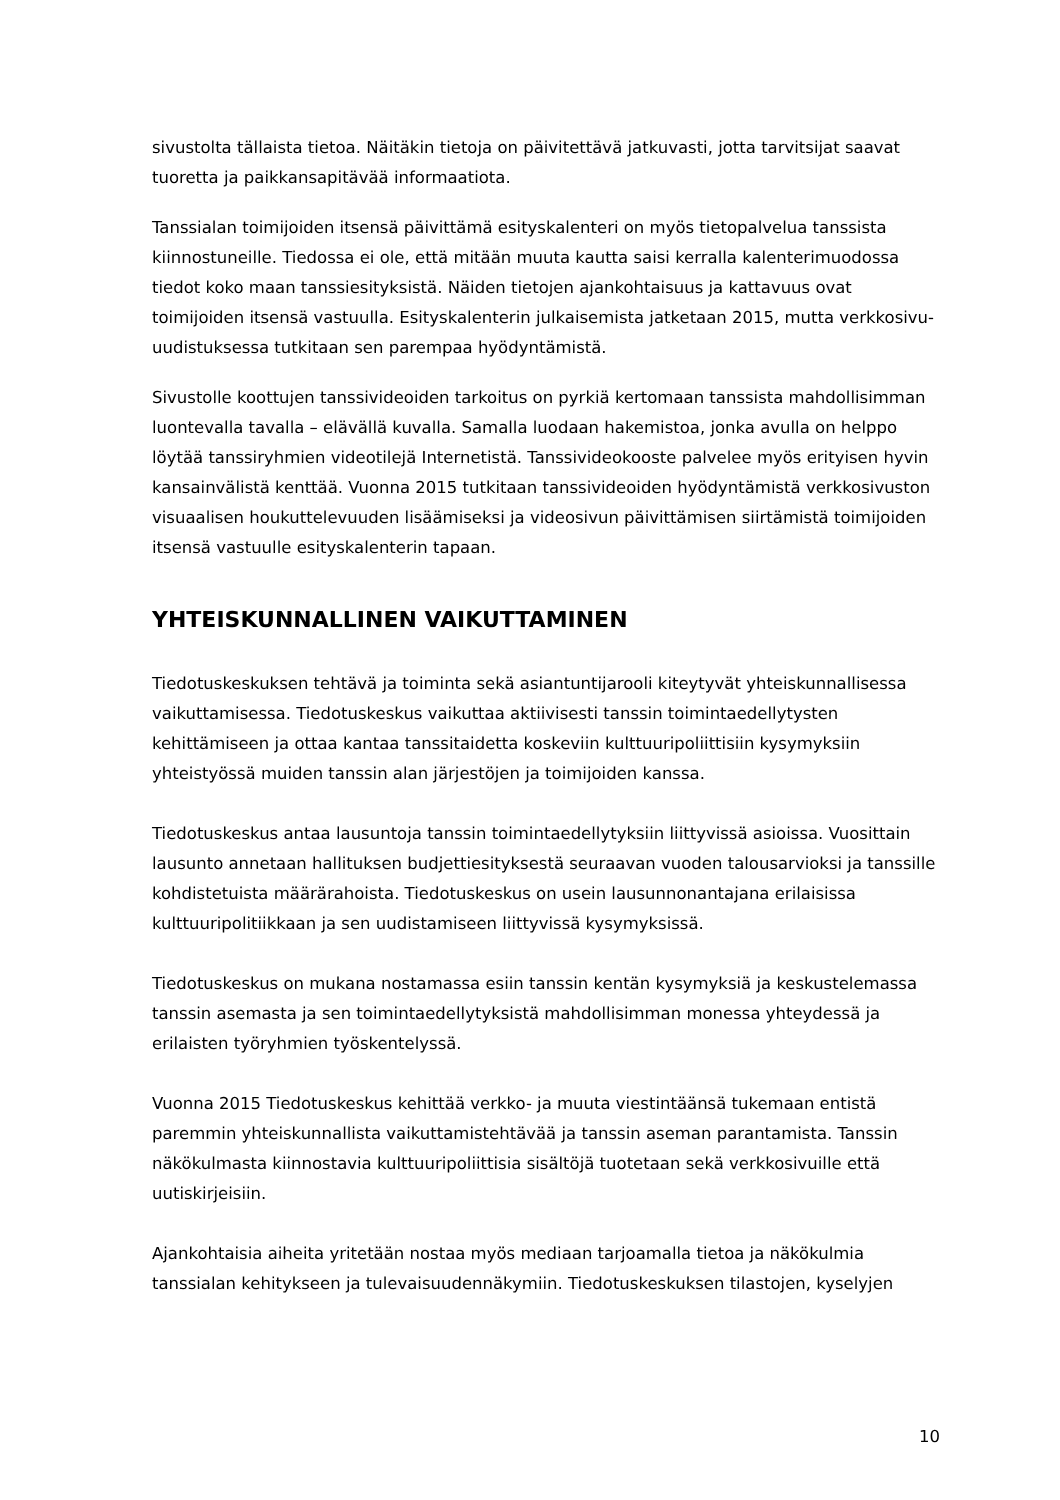sivustolta tällaista tietoa. Näitäkin tietoja on päivitettävä jatkuvasti, jotta tarvitsijat saavat tuoretta ja paikkansapitävää informaatiota.
Tanssialan toimijoiden itsensä päivittämä esityskalenteri on myös tietopalvelua tanssista kiinnostuneille. Tiedossa ei ole, että mitään muuta kautta saisi kerralla kalenterimuodossa tiedot koko maan tanssiesityksistä. Näiden tietojen ajankohtaisuus ja kattavuus ovat toimijoiden itsensä vastuulla. Esityskalenterin julkaisemista jatketaan 2015, mutta verkkosivu-uudistuksessa tutkitaan sen parempaa hyödyntämistä.
Sivustolle koottujen tanssivideoiden tarkoitus on pyrkiä kertomaan tanssista mahdollisimman luontevalla tavalla – elävällä kuvalla. Samalla luodaan hakemistoa, jonka avulla on helppo löytää tanssiryhmien videotilejä Internetistä. Tanssivideokooste palvelee myös erityisen hyvin kansainvälistä kenttää. Vuonna 2015 tutkitaan tanssivideoiden hyödyntämistä verkkosivuston visuaalisen houkuttelevuuden lisäämiseksi ja videosivun päivittämisen siirtämistä toimijoiden itsensä vastuulle esityskalenterin tapaan.
YHTEISKUNNALLINEN VAIKUTTAMINEN
Tiedotuskeskuksen tehtävä ja toiminta sekä asiantuntijarooli kiteytyvät yhteiskunnallisessa vaikuttamisessa. Tiedotuskeskus vaikuttaa aktiivisesti tanssin toimintaedellytysten kehittämiseen ja ottaa kantaa tanssitaidetta koskeviin kulttuuripoliittisiin kysymyksiin yhteistyössä muiden tanssin alan järjestöjen ja toimijoiden kanssa.
Tiedotuskeskus antaa lausuntoja tanssin toimintaedellytyksiin liittyvissä asioissa. Vuosittain lausunto annetaan hallituksen budjettiesityksestä seuraavan vuoden talousarvioksi ja tanssille kohdistetuista määrärahoista. Tiedotuskeskus on usein lausunnonantajana erilaisissa kulttuuripolitiikkaan ja sen uudistamiseen liittyvissä kysymyksissä.
Tiedotuskeskus on mukana nostamassa esiin tanssin kentän kysymyksiä ja keskustelemassa tanssin asemasta ja sen toimintaedellytyksistä mahdollisimman monessa yhteydessä ja erilaisten työryhmien työskentelyssä.
Vuonna 2015 Tiedotuskeskus kehittää verkko- ja muuta viestintäänsä tukemaan entistä paremmin yhteiskunnallista vaikuttamistehtävää ja tanssin aseman parantamista. Tanssin näkökulmasta kiinnostavia kulttuuripoliittisia sisältöjä tuotetaan sekä verkkosivuille että uutiskirjeisiin.
Ajankohtaisia aiheita yritetään nostaa myös mediaan tarjoamalla tietoa ja näkökulmia tanssialan kehitykseen ja tulevaisuudennäkymiin. Tiedotuskeskuksen tilastojen, kyselyjen
10